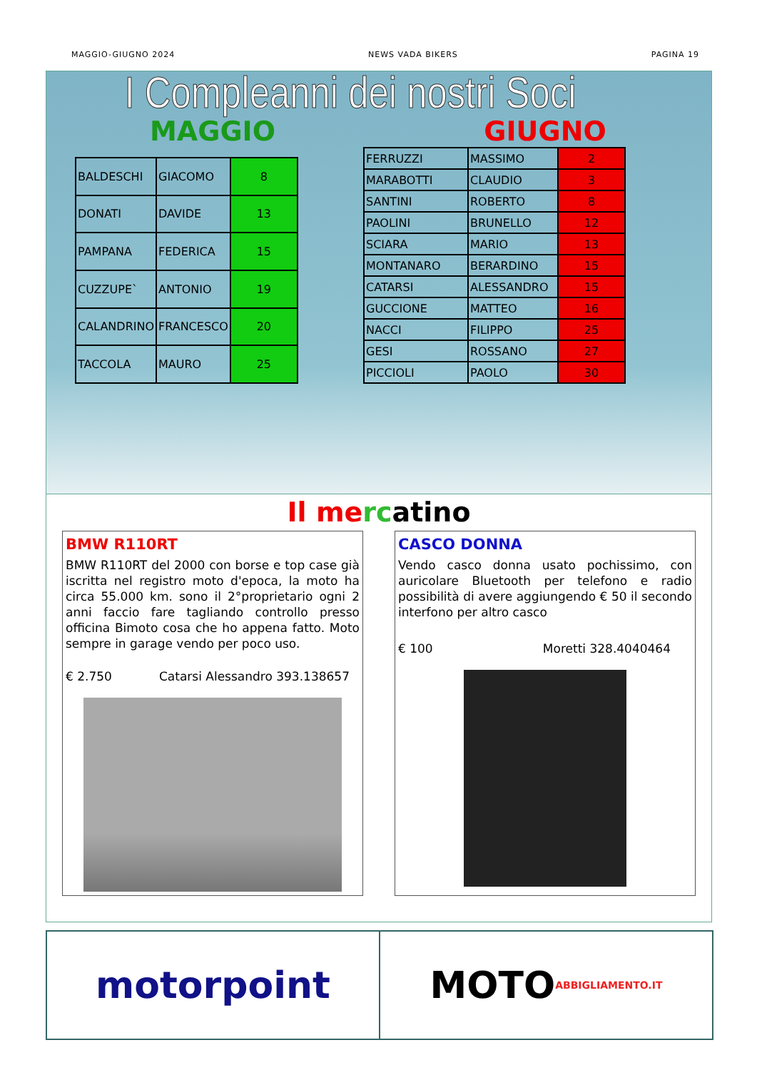MAGGIO-GIUGNO 2024 NEWS VADA BIKERS PAGINA 19
I Compleanni dei nostri Soci
MAGGIO GIUGNO
| BALDESCHI | GIACOMO | 8 |
| DONATI | DAVIDE | 13 |
| PAMPANA | FEDERICA | 15 |
| CUZZUPE` | ANTONIO | 19 |
| CALANDRINO | FRANCESCO | 20 |
| TACCOLA | MAURO | 25 |
| FERRUZZI | MASSIMO | 2 |
| MARABOTTI | CLAUDIO | 3 |
| SANTINI | ROBERTO | 8 |
| PAOLINI | BRUNELLO | 12 |
| SCIARA | MARIO | 13 |
| MONTANARO | BERARDINO | 15 |
| CATARSI | ALESSANDRO | 15 |
| GUCCIONE | MATTEO | 16 |
| NACCI | FILIPPO | 25 |
| GESI | ROSSANO | 27 |
| PICCIOLI | PAOLO | 30 |
Il me rc atino
BMW R110RT
BMW R110RT del 2000 con borse e top case già iscritta nel registro moto d'epoca, la moto ha circa 55.000 km. sono il 2°proprietario ogni 2 anni faccio fare tagliando controllo presso officina Bimoto cosa che ho appena fatto. Moto sempre in garage vendo per poco uso.
€ 2.750 Catarsi Alessandro 393.138657
CASCO DONNA
Vendo casco donna usato pochissimo, con auricolare Bluetooth per telefono e radio possibilità di avere aggiungendo € 50 il secondo interfono per altro casco
€ 100 Moretti 328.4040464
motorpoint MOTO ABBIGLIAMENTO.IT